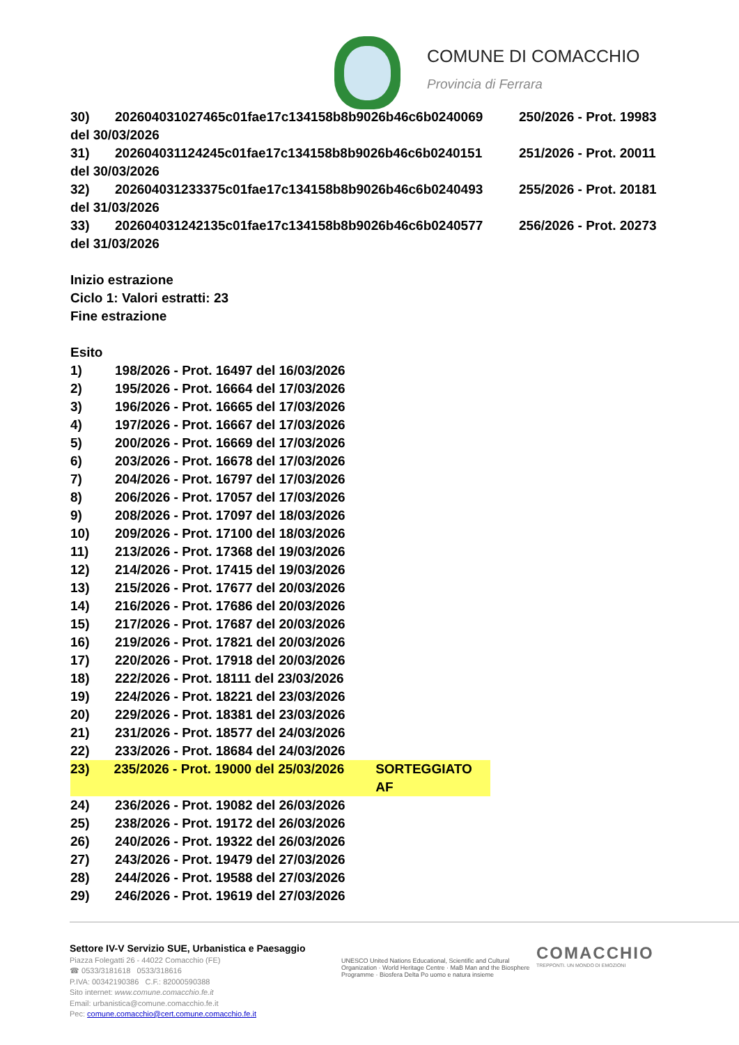COMUNE DI COMACCHIO
Provincia di Ferrara
30) 202604031027465c01fae17c134158b8b9026b46c6b0240069 250/2026 - Prot. 19983
del 30/03/2026
31) 202604031124245c01fae17c134158b8b9026b46c6b0240151 251/2026 - Prot. 20011
del 30/03/2026
32) 202604031233375c01fae17c134158b8b9026b46c6b0240493 255/2026 - Prot. 20181
del 31/03/2026
33) 202604031242135c01fae17c134158b8b9026b46c6b0240577 256/2026 - Prot. 20273
del 31/03/2026
Inizio estrazione
Ciclo 1: Valori estratti: 23
Fine estrazione
Esito
1) 198/2026 - Prot. 16497 del 16/03/2026
2) 195/2026 - Prot. 16664 del 17/03/2026
3) 196/2026 - Prot. 16665 del 17/03/2026
4) 197/2026 - Prot. 16667 del 17/03/2026
5) 200/2026 - Prot. 16669 del 17/03/2026
6) 203/2026 - Prot. 16678 del 17/03/2026
7) 204/2026 - Prot. 16797 del 17/03/2026
8) 206/2026 - Prot. 17057 del 17/03/2026
9) 208/2026 - Prot. 17097 del 18/03/2026
10) 209/2026 - Prot. 17100 del 18/03/2026
11) 213/2026 - Prot. 17368 del 19/03/2026
12) 214/2026 - Prot. 17415 del 19/03/2026
13) 215/2026 - Prot. 17677 del 20/03/2026
14) 216/2026 - Prot. 17686 del 20/03/2026
15) 217/2026 - Prot. 17687 del 20/03/2026
16) 219/2026 - Prot. 17821 del 20/03/2026
17) 220/2026 - Prot. 17918 del 20/03/2026
18) 222/2026 - Prot. 18111 del 23/03/2026
19) 224/2026 - Prot. 18221 del 23/03/2026
20) 229/2026 - Prot. 18381 del 23/03/2026
21) 231/2026 - Prot. 18577 del 24/03/2026
22) 233/2026 - Prot. 18684 del 24/03/2026
23) 235/2026 - Prot. 19000 del 25/03/2026 SORTEGGIATO AF
24) 236/2026 - Prot. 19082 del 26/03/2026
25) 238/2026 - Prot. 19172 del 26/03/2026
26) 240/2026 - Prot. 19322 del 26/03/2026
27) 243/2026 - Prot. 19479 del 27/03/2026
28) 244/2026 - Prot. 19588 del 27/03/2026
29) 246/2026 - Prot. 19619 del 27/03/2026
Settore IV-V Servizio SUE, Urbanistica e Paesaggio
Piazza Folegatti 26 - 44022 Comacchio (FE)
☎ 0533/3181618 0533/318616
P.IVA: 00342190386 C.F.: 82000590388
Sito internet: www.comune.comacchio.fe.it
Email: urbanistica@comune.comacchio.fe.it
Pec: comune.comacchio@cert.comune.comacchio.fe.it
UNESCO United Nations Educational, Scientific and Cultural Organization · World Heritage Centre · MaB Man and the Biosphere Programme · Biosfera Delta Po uomo e natura insieme
COMACCHIO
TREPPONTI. UN MONDO DI EMOZIONI